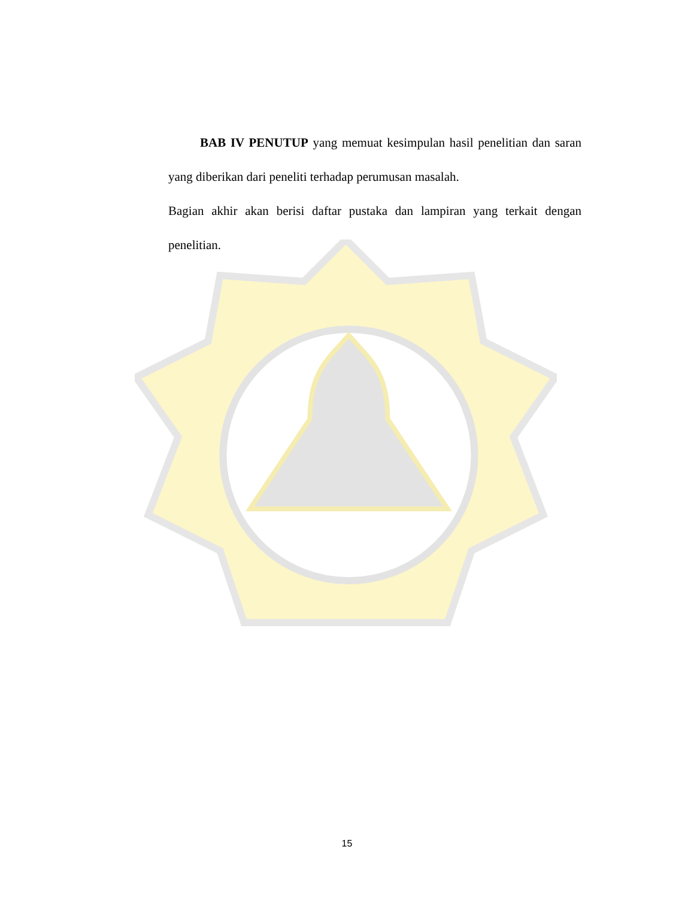BAB IV PENUTUP yang memuat kesimpulan hasil penelitian dan saran yang diberikan dari peneliti terhadap perumusan masalah.
Bagian akhir akan berisi daftar pustaka dan lampiran yang terkait dengan penelitian.
15